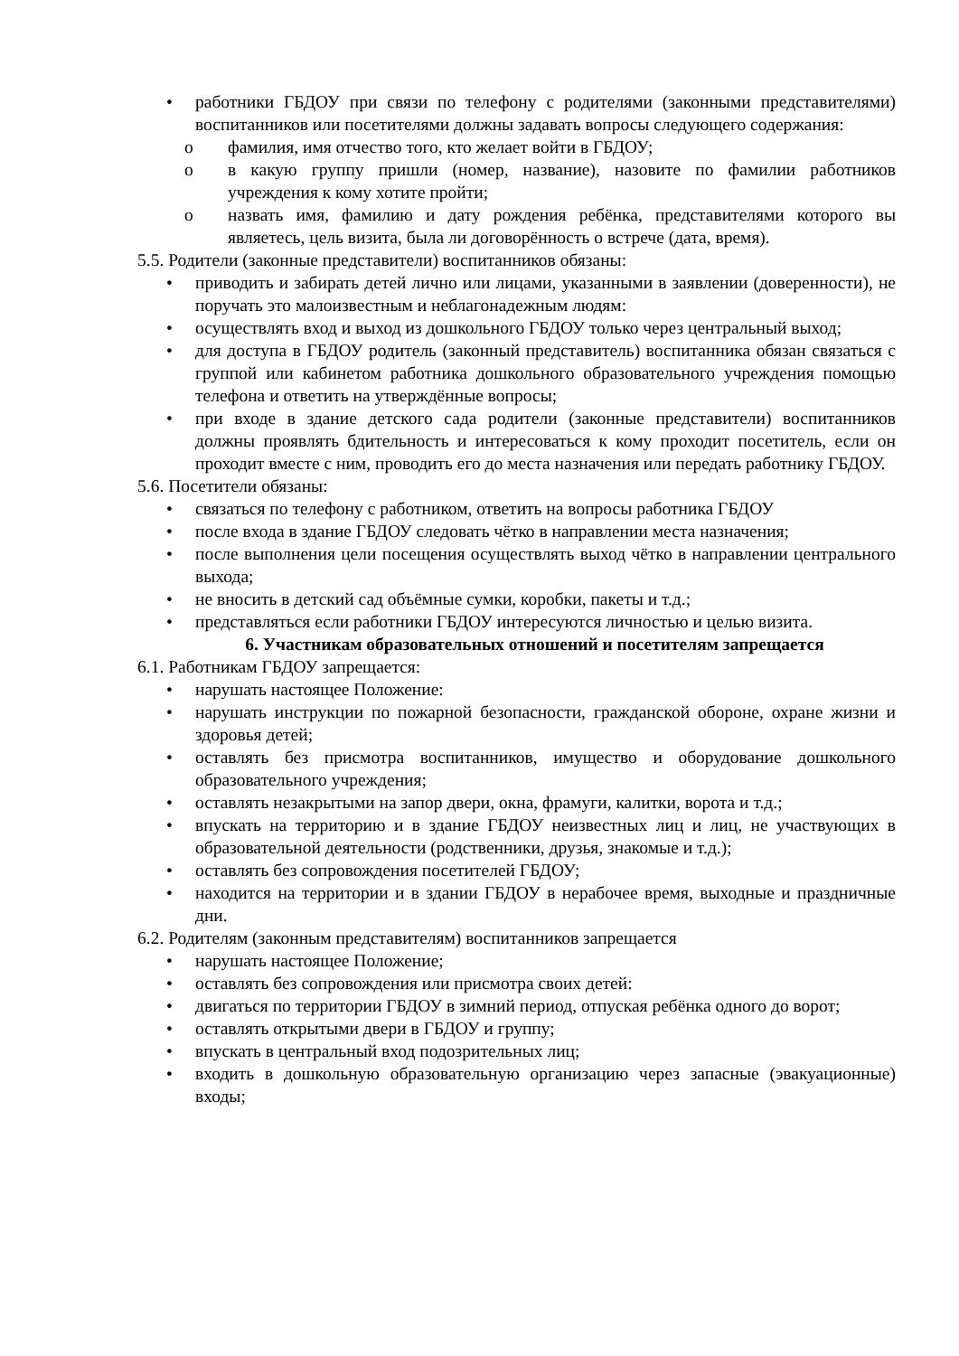• работники ГБДОУ при связи по телефону с родителями (законными представителями) воспитанников или посетителями должны задавать вопросы следующего содержания:
o фамилия, имя отчество того, кто желает войти в ГБДОУ;
o в какую группу пришли (номер, название), назовите по фамилии работников учреждения к кому хотите пройти;
o назвать имя, фамилию и дату рождения ребёнка, представителями которого вы являетесь, цель визита, была ли договорённость о встрече (дата, время).
5.5. Родители (законные представители) воспитанников обязаны:
• приводить и забирать детей лично или лицами, указанными в заявлении (доверенности), не поручать это малоизвестным и неблагонадежным людям:
• осуществлять вход и выход из дошкольного ГБДОУ только через центральный выход;
• для доступа в ГБДОУ родитель (законный представитель) воспитанника обязан связаться с группой или кабинетом работника дошкольного образовательного учреждения помощью телефона и ответить на утверждённые вопросы;
• при входе в здание детского сада родители (законные представители) воспитанников должны проявлять бдительность и интересоваться к кому проходит посетитель, если он проходит вместе с ним, проводить его до места назначения или передать работнику ГБДОУ.
5.6. Посетители обязаны:
• связаться по телефону с работником, ответить на вопросы работника ГБДОУ
• после входа в здание ГБДОУ следовать чётко в направлении места назначения;
• после выполнения цели посещения осуществлять выход чётко в направлении центрального выхода;
• не вносить в детский сад объёмные сумки, коробки, пакеты и т.д.;
• представляться если работники ГБДОУ интересуются личностью и целью визита.
6. Участникам образовательных отношений и посетителям запрещается
6.1. Работникам ГБДОУ запрещается:
• нарушать настоящее Положение:
• нарушать инструкции по пожарной безопасности, гражданской обороне, охране жизни и здоровья детей;
• оставлять без присмотра воспитанников, имущество и оборудование дошкольного образовательного учреждения;
• оставлять незакрытыми на запор двери, окна, фрамуги, калитки, ворота и т.д.;
• впускать на территорию и в здание ГБДОУ неизвестных лиц и лиц, не участвующих в образовательной деятельности (родственники, друзья, знакомые и т.д.);
• оставлять без сопровождения посетителей ГБДОУ;
• находится на территории и в здании ГБДОУ в нерабочее время, выходные и праздничные дни.
6.2. Родителям (законным представителям) воспитанников запрещается
• нарушать настоящее Положение;
• оставлять без сопровождения или присмотра своих детей:
• двигаться по территории ГБДОУ в зимний период, отпуская ребёнка одного до ворот;
• оставлять открытыми двери в ГБДОУ и группу;
• впускать в центральный вход подозрительных лиц;
• входить в дошкольную образовательную организацию через запасные (эвакуационные) входы;